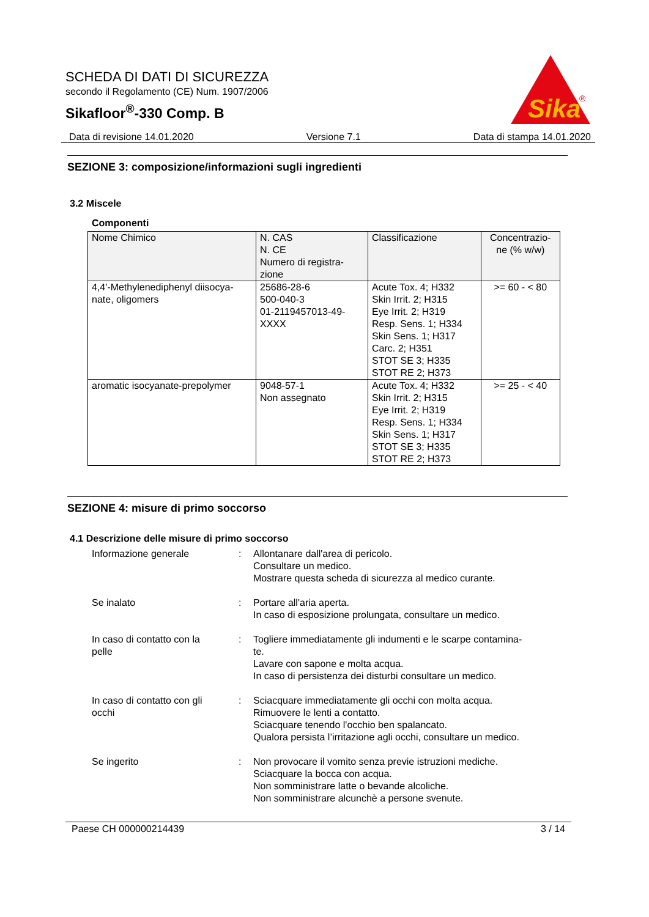SCHEDA DI DATI DI SICUREZZA
secondo il Regolamento (CE) Num. 1907/2006
Sikafloor<sup>®</sup>-330 Comp. B
Sika
®
Data di revisione 14.01.2020 Versione 7.1 Data di stampa 14.01.2020
SEZIONE 3: composizione/informazioni sugli ingredienti
3.2 Miscele
Componenti
| Nome Chimico | N. CAS N. CE Numero di registra- zione | Classificazione | Concentrazio- ne (% w/w) |
| 4,4'-Methylenediphenyl diisocya- nate, oligomers | 25686-28-6 500-040-3 01-2119457013-49- XXXX | Acute Tox. 4; H332 Skin Irrit. 2; H315 Eye Irrit. 2; H319 Resp. Sens. 1; H334 Skin Sens. 1; H317 Carc. 2; H351 STOT SE 3; H335 STOT RE 2; H373 | >= 60 - < 80 |
| aromatic isocyanate-prepolymer | 9048-57-1 Non assegnato | Acute Tox. 4; H332 Skin Irrit. 2; H315 Eye Irrit. 2; H319 Resp. Sens. 1; H334 Skin Sens. 1; H317 STOT SE 3; H335 STOT RE 2; H373 | >= 25 - < 40 |
SEZIONE 4: misure di primo soccorso
4.1 Descrizione delle misure di primo soccorso
Informazione generale : Allontanare dall'area di pericolo.
Consultare un medico.
Mostrare questa scheda di sicurezza al medico curante.
Se inalato : Portare all'aria aperta.
In caso di esposizione prolungata, consultare un medico.
In caso di contatto con la
pelle
: Togliere immediatamente gli indumenti e le scarpe contamina-
te.
Lavare con sapone e molta acqua.
In caso di persistenza dei disturbi consultare un medico.
In caso di contatto con gli
occhi
: Sciacquare immediatamente gli occhi con molta acqua.
Rimuovere le lenti a contatto.
Sciacquare tenendo l'occhio ben spalancato.
Qualora persista l’irritazione agli occhi, consultare un medico.
Se ingerito : Non provocare il vomito senza previe istruzioni mediche.
Sciacquare la bocca con acqua.
Non somministrare latte o bevande alcoliche.
Non somministrare alcunchè a persone svenute.
Paese CH 000000214439 3 / 14